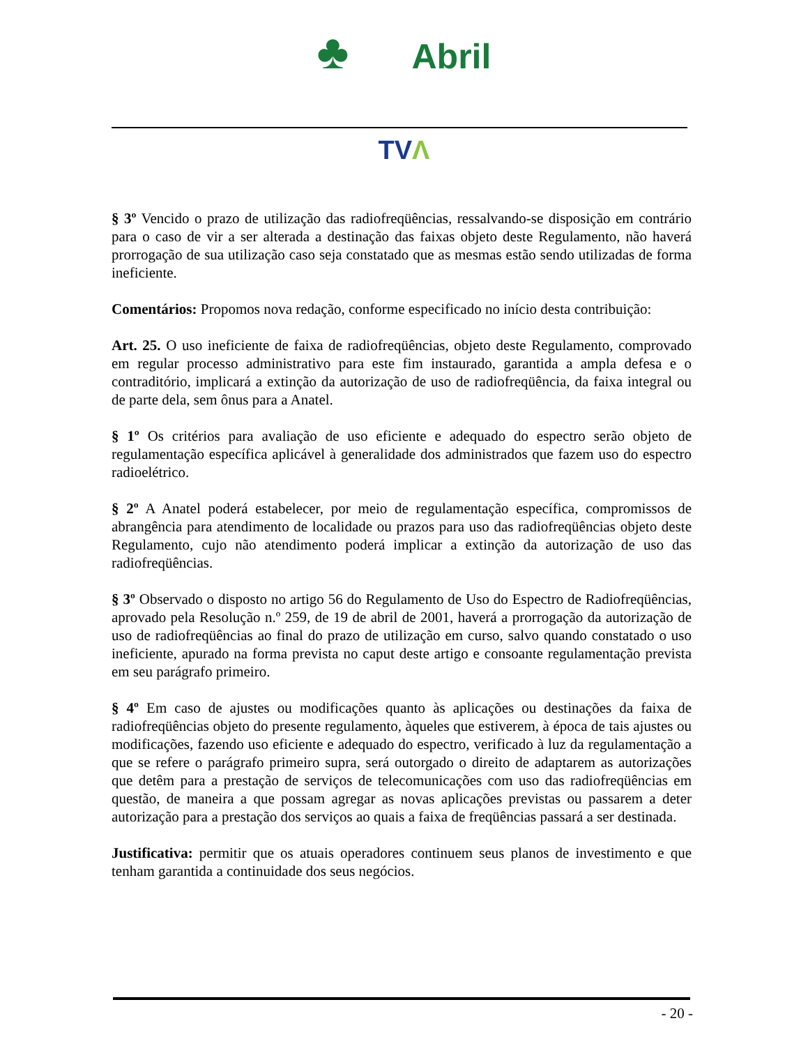♣ Abril
TVΛ
§ 3º Vencido o prazo de utilização das radiofreqüências, ressalvando-se disposição em contrário para o caso de vir a ser alterada a destinação das faixas objeto deste Regulamento, não haverá prorrogação de sua utilização caso seja constatado que as mesmas estão sendo utilizadas de forma ineficiente.
Comentários: Propomos nova redação, conforme especificado no início desta contribuição:
Art. 25. O uso ineficiente de faixa de radiofreqüências, objeto deste Regulamento, comprovado em regular processo administrativo para este fim instaurado, garantida a ampla defesa e o contraditório, implicará a extinção da autorização de uso de radiofreqüência, da faixa integral ou de parte dela, sem ônus para a Anatel.
§ 1º Os critérios para avaliação de uso eficiente e adequado do espectro serão objeto de regulamentação específica aplicável à generalidade dos administrados que fazem uso do espectro radioelétrico.
§ 2º A Anatel poderá estabelecer, por meio de regulamentação específica, compromissos de abrangência para atendimento de localidade ou prazos para uso das radiofreqüências objeto deste Regulamento, cujo não atendimento poderá implicar a extinção da autorização de uso das radiofreqüências.
§ 3º Observado o disposto no artigo 56 do Regulamento de Uso do Espectro de Radiofreqüências, aprovado pela Resolução n.º 259, de 19 de abril de 2001, haverá a prorrogação da autorização de uso de radiofreqüências ao final do prazo de utilização em curso, salvo quando constatado o uso ineficiente, apurado na forma prevista no caput deste artigo e consoante regulamentação prevista em seu parágrafo primeiro.
§ 4º Em caso de ajustes ou modificações quanto às aplicações ou destinações da faixa de radiofreqüências objeto do presente regulamento, àqueles que estiverem, à época de tais ajustes ou modificações, fazendo uso eficiente e adequado do espectro, verificado à luz da regulamentação a que se refere o parágrafo primeiro supra, será outorgado o direito de adaptarem as autorizações que detêm para a prestação de serviços de telecomunicações com uso das radiofreqüências em questão, de maneira a que possam agregar as novas aplicações previstas ou passarem a deter autorização para a prestação dos serviços ao quais a faixa de freqüências passará a ser destinada.
Justificativa: permitir que os atuais operadores continuem seus planos de investimento e que tenham garantida a continuidade dos seus negócios.
- 20 -